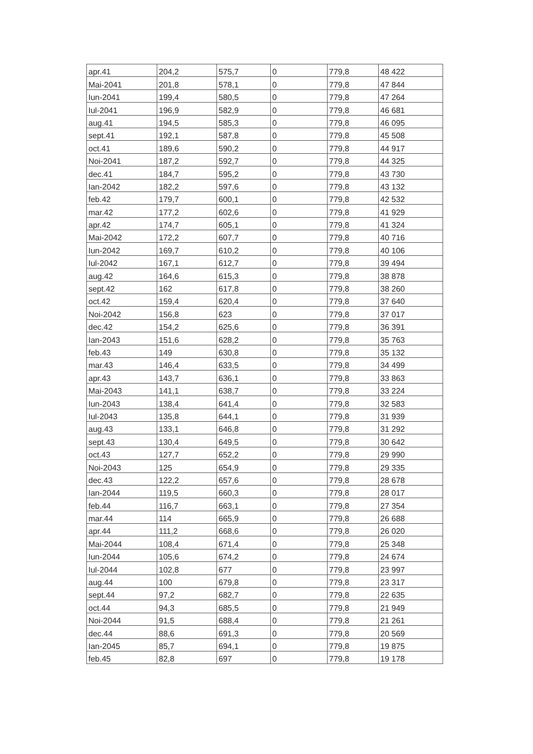| apr.41 | 204,2 | 575,7 | 0 | 779,8 | 48 422 |
| Mai-2041 | 201,8 | 578,1 | 0 | 779,8 | 47 844 |
| Iun-2041 | 199,4 | 580,5 | 0 | 779,8 | 47 264 |
| Iul-2041 | 196,9 | 582,9 | 0 | 779,8 | 46 681 |
| aug.41 | 194,5 | 585,3 | 0 | 779,8 | 46 095 |
| sept.41 | 192,1 | 587,8 | 0 | 779,8 | 45 508 |
| oct.41 | 189,6 | 590,2 | 0 | 779,8 | 44 917 |
| Noi-2041 | 187,2 | 592,7 | 0 | 779,8 | 44 325 |
| dec.41 | 184,7 | 595,2 | 0 | 779,8 | 43 730 |
| Ian-2042 | 182,2 | 597,6 | 0 | 779,8 | 43 132 |
| feb.42 | 179,7 | 600,1 | 0 | 779,8 | 42 532 |
| mar.42 | 177,2 | 602,6 | 0 | 779,8 | 41 929 |
| apr.42 | 174,7 | 605,1 | 0 | 779,8 | 41 324 |
| Mai-2042 | 172,2 | 607,7 | 0 | 779,8 | 40 716 |
| Iun-2042 | 169,7 | 610,2 | 0 | 779,8 | 40 106 |
| Iul-2042 | 167,1 | 612,7 | 0 | 779,8 | 39 494 |
| aug.42 | 164,6 | 615,3 | 0 | 779,8 | 38 878 |
| sept.42 | 162 | 617,8 | 0 | 779,8 | 38 260 |
| oct.42 | 159,4 | 620,4 | 0 | 779,8 | 37 640 |
| Noi-2042 | 156,8 | 623 | 0 | 779,8 | 37 017 |
| dec.42 | 154,2 | 625,6 | 0 | 779,8 | 36 391 |
| Ian-2043 | 151,6 | 628,2 | 0 | 779,8 | 35 763 |
| feb.43 | 149 | 630,8 | 0 | 779,8 | 35 132 |
| mar.43 | 146,4 | 633,5 | 0 | 779,8 | 34 499 |
| apr.43 | 143,7 | 636,1 | 0 | 779,8 | 33 863 |
| Mai-2043 | 141,1 | 638,7 | 0 | 779,8 | 33 224 |
| Iun-2043 | 138,4 | 641,4 | 0 | 779,8 | 32 583 |
| Iul-2043 | 135,8 | 644,1 | 0 | 779,8 | 31 939 |
| aug.43 | 133,1 | 646,8 | 0 | 779,8 | 31 292 |
| sept.43 | 130,4 | 649,5 | 0 | 779,8 | 30 642 |
| oct.43 | 127,7 | 652,2 | 0 | 779,8 | 29 990 |
| Noi-2043 | 125 | 654,9 | 0 | 779,8 | 29 335 |
| dec.43 | 122,2 | 657,6 | 0 | 779,8 | 28 678 |
| Ian-2044 | 119,5 | 660,3 | 0 | 779,8 | 28 017 |
| feb.44 | 116,7 | 663,1 | 0 | 779,8 | 27 354 |
| mar.44 | 114 | 665,9 | 0 | 779,8 | 26 688 |
| apr.44 | 111,2 | 668,6 | 0 | 779,8 | 26 020 |
| Mai-2044 | 108,4 | 671,4 | 0 | 779,8 | 25 348 |
| Iun-2044 | 105,6 | 674,2 | 0 | 779,8 | 24 674 |
| Iul-2044 | 102,8 | 677 | 0 | 779,8 | 23 997 |
| aug.44 | 100 | 679,8 | 0 | 779,8 | 23 317 |
| sept.44 | 97,2 | 682,7 | 0 | 779,8 | 22 635 |
| oct.44 | 94,3 | 685,5 | 0 | 779,8 | 21 949 |
| Noi-2044 | 91,5 | 688,4 | 0 | 779,8 | 21 261 |
| dec.44 | 88,6 | 691,3 | 0 | 779,8 | 20 569 |
| Ian-2045 | 85,7 | 694,1 | 0 | 779,8 | 19 875 |
| feb.45 | 82,8 | 697 | 0 | 779,8 | 19 178 |